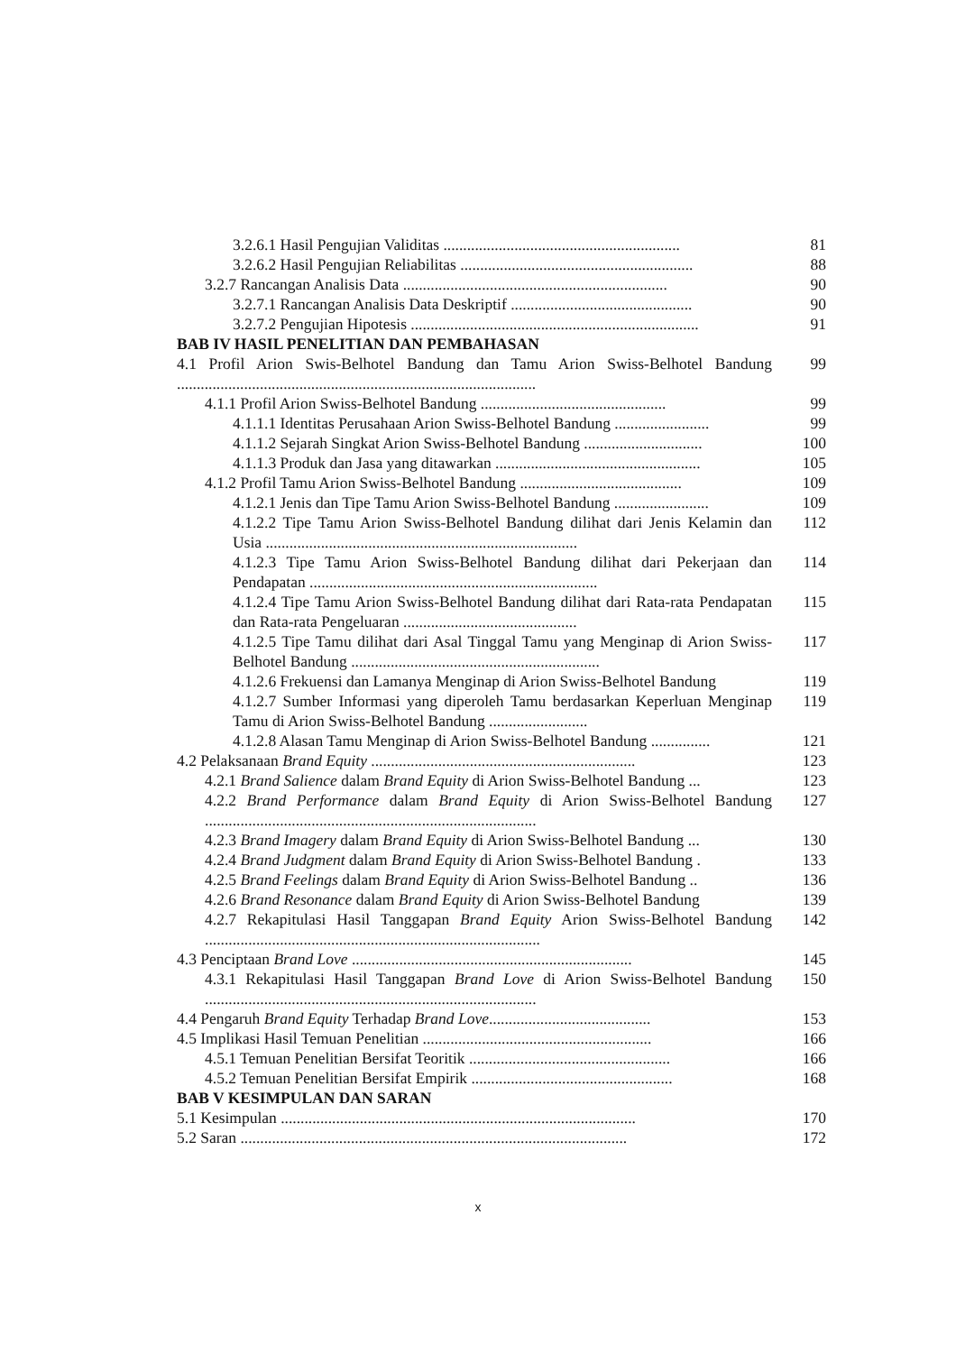3.2.6.1 Hasil Pengujian Validitas ............................................................
81
3.2.6.2 Hasil Pengujian Reliabilitas ...........................................................
88
3.2.7 Rancangan Analisis Data ...................................................................
90
3.2.7.1 Rancangan Analisis Data Deskriptif ..............................................
90
3.2.7.2 Pengujian Hipotesis .........................................................................
91
BAB IV HASIL PENELITIAN DAN PEMBAHASAN
4.1 Profil Arion Swis-Belhotel Bandung dan Tamu Arion Swiss-Belhotel Bandung ...........................................................................................
99
4.1.1 Profil Arion Swiss-Belhotel Bandung ...............................................
99
4.1.1.1 Identitas Perusahaan Arion Swiss-Belhotel Bandung ........................
99
4.1.1.2 Sejarah Singkat Arion Swiss-Belhotel Bandung ..............................
100
4.1.1.3 Produk dan Jasa yang ditawarkan ....................................................
105
4.1.2 Profil Tamu Arion Swiss-Belhotel Bandung .........................................
109
4.1.2.1 Jenis dan Tipe Tamu Arion Swiss-Belhotel Bandung ........................
109
4.1.2.2 Tipe Tamu Arion Swiss-Belhotel Bandung dilihat dari Jenis Kelamin dan Usia ...............................................................................
112
4.1.2.3 Tipe Tamu Arion Swiss-Belhotel Bandung dilihat dari Pekerjaan dan Pendapatan .........................................................................
114
4.1.2.4 Tipe Tamu Arion Swiss-Belhotel Bandung dilihat dari Rata-rata Pendapatan dan Rata-rata Pengeluaran ............................................
115
4.1.2.5 Tipe Tamu dilihat dari Asal Tinggal Tamu yang Menginap di Arion Swiss-Belhotel Bandung ...............................................................
117
4.1.2.6 Frekuensi dan Lamanya Menginap di Arion Swiss-Belhotel Bandung
119
4.1.2.7 Sumber Informasi yang diperoleh Tamu berdasarkan Keperluan Menginap Tamu di Arion Swiss-Belhotel Bandung .........................
119
4.1.2.8 Alasan Tamu Menginap di Arion Swiss-Belhotel Bandung ...............
121
4.2 Pelaksanaan Brand Equity ...................................................................
123
4.2.1 Brand Salience dalam Brand Equity di Arion Swiss-Belhotel Bandung ...
123
4.2.2 Brand Performance dalam Brand Equity di Arion Swiss-Belhotel Bandung ....................................................................................
127
4.2.3 Brand Imagery dalam Brand Equity di Arion Swiss-Belhotel Bandung ...
130
4.2.4 Brand Judgment dalam Brand Equity di Arion Swiss-Belhotel Bandung .
133
4.2.5 Brand Feelings dalam Brand Equity di Arion Swiss-Belhotel Bandung ..
136
4.2.6 Brand Resonance dalam Brand Equity di Arion Swiss-Belhotel Bandung
139
4.2.7 Rekapitulasi Hasil Tanggapan Brand Equity Arion Swiss-Belhotel Bandung .....................................................................................
142
4.3 Penciptaan Brand Love .......................................................................
145
4.3.1 Rekapitulasi Hasil Tanggapan Brand Love di Arion Swiss-Belhotel Bandung ....................................................................................
150
4.4 Pengaruh Brand Equity Terhadap Brand Love.........................................
153
4.5 Implikasi Hasil Temuan Penelitian ..........................................................
166
4.5.1 Temuan Penelitian Bersifat Teoritik ...................................................
166
4.5.2 Temuan Penelitian Bersifat Empirik ...................................................
168
BAB V KESIMPULAN DAN SARAN
5.1 Kesimpulan ..........................................................................................
170
5.2 Saran ..................................................................................................
172
x